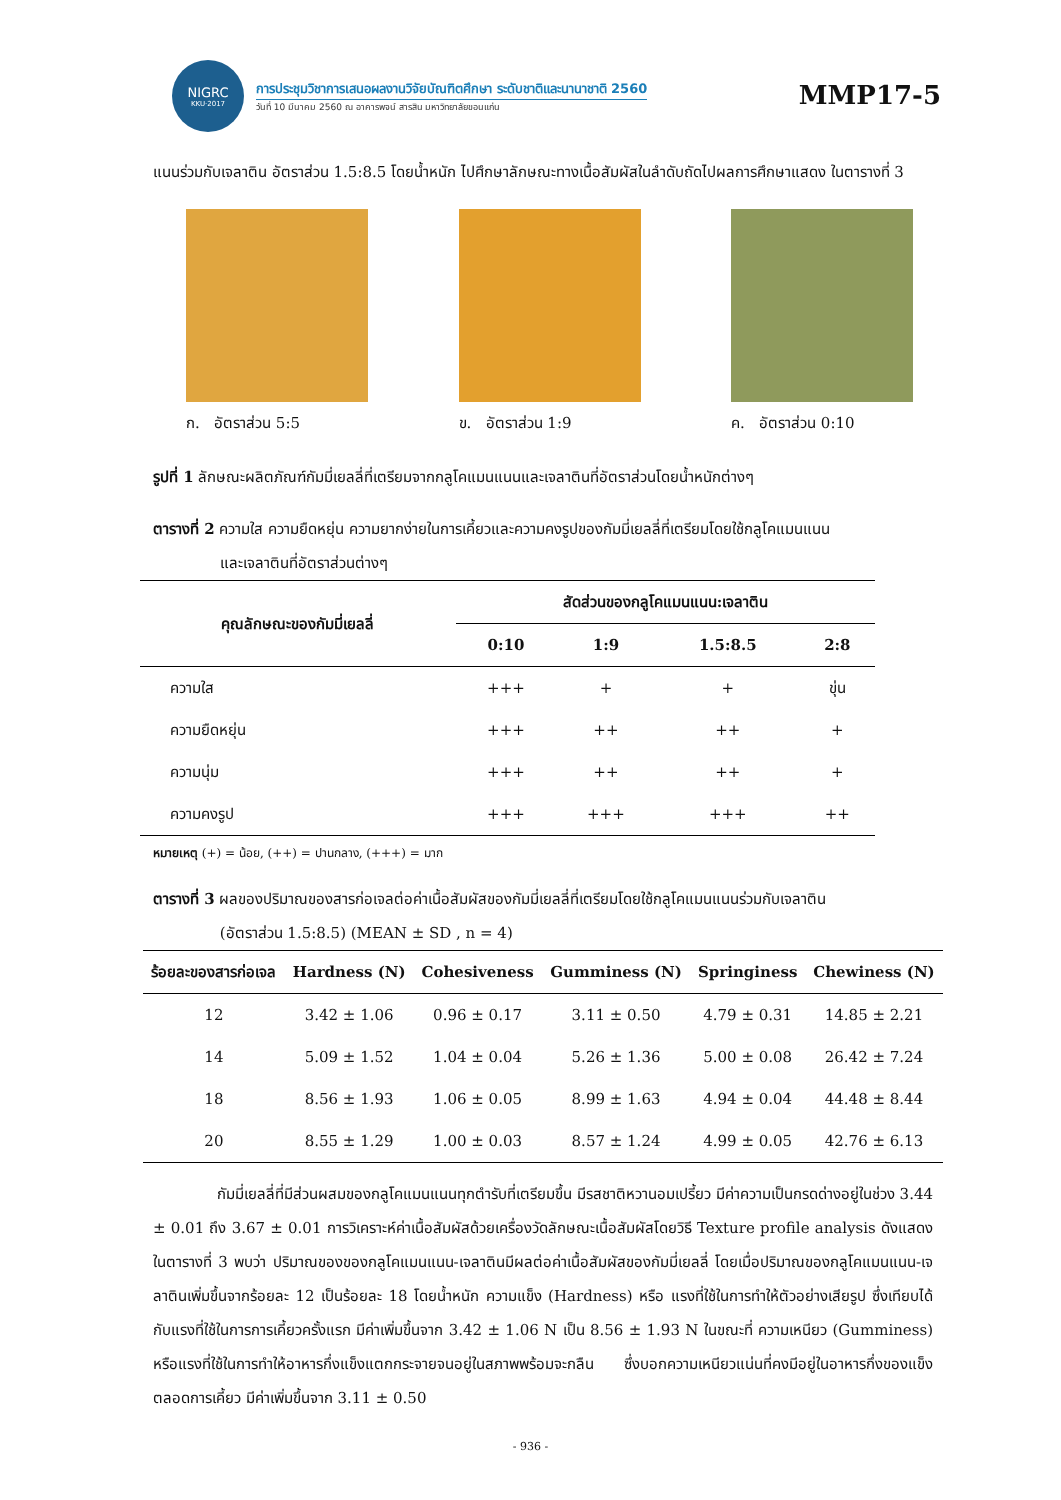NIGRC
KKU·2017
การประชุมวิชาการเสนอผลงานวิจัยบัณฑิตศึกษา ระดับชาติและนานาชาติ 2560
วันที่ 10 มีนาคม 2560 ณ อาคารพจน์ สารสิน มหาวิทยาลัยขอนแก่น
MMP17-5
แนนร่วมกับเจลาติน อัตราส่วน 1.5:8.5 โดยน้ำหนัก ไปศึกษาลักษณะทางเนื้อสัมผัสในลำดับถัดไปผลการศึกษาแสดง ในตารางที่ 3
ก. อัตราส่วน 5:5 ข. อัตราส่วน 1:9 ค. อัตราส่วน 0:10
รูปที่ 1 ลักษณะผลิตภัณฑ์กัมมี่เยลลี่ที่เตรียมจากกลูโคแมนแนนและเจลาตินที่อัตราส่วนโดยน้ำหนักต่างๆ
ตารางที่ 2 ความใส ความยืดหยุ่น ความยากง่ายในการเคี้ยวและความคงรูปของกัมมี่เยลลี่ที่เตรียมโดยใช้กลูโคแมนแนน
และเจลาตินที่อัตราส่วนต่างๆ
| คุณลักษณะของกัมมี่เยลลี่ | สัดส่วนของกลูโคแมนแนน:เจลาติน | | | |
| --- | --- | --- | --- | --- |
| | 0:10 | 1:9 | 1.5:8.5 | 2:8 |
| ความใส | +++ | + | + | ขุ่น |
| ความยืดหยุ่น | +++ | ++ | ++ | + |
| ความนุ่ม | +++ | ++ | ++ | + |
| ความคงรูป | +++ | +++ | +++ | ++ |
หมายเหตุ (+) = น้อย, (++) = ปานกลาง, (+++) = มาก
ตารางที่ 3 ผลของปริมาณของสารก่อเจลต่อค่าเนื้อสัมผัสของกัมมี่เยลลี่ที่เตรียมโดยใช้กลูโคแมนแนนร่วมกับเจลาติน
(อัตราส่วน 1.5:8.5) (MEAN ± SD , n = 4)
| ร้อยละของสารก่อเจล | Hardness (N) | Cohesiveness | Gumminess (N) | Springiness | Chewiness (N) |
| --- | --- | --- | --- | --- | --- |
| 12 | 3.42 ± 1.06 | 0.96 ± 0.17 | 3.11 ± 0.50 | 4.79 ± 0.31 | 14.85 ± 2.21 |
| 14 | 5.09 ± 1.52 | 1.04 ± 0.04 | 5.26 ± 1.36 | 5.00 ± 0.08 | 26.42 ± 7.24 |
| 18 | 8.56 ± 1.93 | 1.06 ± 0.05 | 8.99 ± 1.63 | 4.94 ± 0.04 | 44.48 ± 8.44 |
| 20 | 8.55 ± 1.29 | 1.00 ± 0.03 | 8.57 ± 1.24 | 4.99 ± 0.05 | 42.76 ± 6.13 |
กัมมี่เยลลี่ที่มีส่วนผสมของกลูโคแมนแนนทุกตำรับที่เตรียมขึ้น มีรสชาติหวานอมเปรี้ยว มีค่าความเป็นกรดด่างอยู่ในช่วง 3.44 ± 0.01 ถึง 3.67 ± 0.01 การวิเคราะห์ค่าเนื้อสัมผัสด้วยเครื่องวัดลักษณะเนื้อสัมผัสโดยวิธี Texture profile analysis ดังแสดงในตารางที่ 3 พบว่า ปริมาณของของกลูโคแมนแนน-เจลาตินมีผลต่อค่าเนื้อสัมผัสของกัมมี่เยลลี่ โดยเมื่อปริมาณของกลูโคแมนแนน-เจลาตินเพิ่มขึ้นจากร้อยละ 12 เป็นร้อยละ 18 โดยน้ำหนัก ความแข็ง (Hardness) หรือ แรงที่ใช้ในการทำให้ตัวอย่างเสียรูป ซึ่งเทียบได้กับแรงที่ใช้ในการการเคี้ยวครั้งแรก มีค่าเพิ่มขึ้นจาก 3.42 ± 1.06 N เป็น 8.56 ± 1.93 N ในขณะที่ ความเหนียว (Gumminess) หรือแรงที่ใช้ในการทำให้อาหารกึ่งแข็งแตกกระจายจนอยู่ในสภาพพร้อมจะกลืน ซึ่งบอกความเหนียวแน่นที่คงมีอยู่ในอาหารกึ่งของแข็งตลอดการเคี้ยว มีค่าเพิ่มขึ้นจาก 3.11 ± 0.50
- 936 -